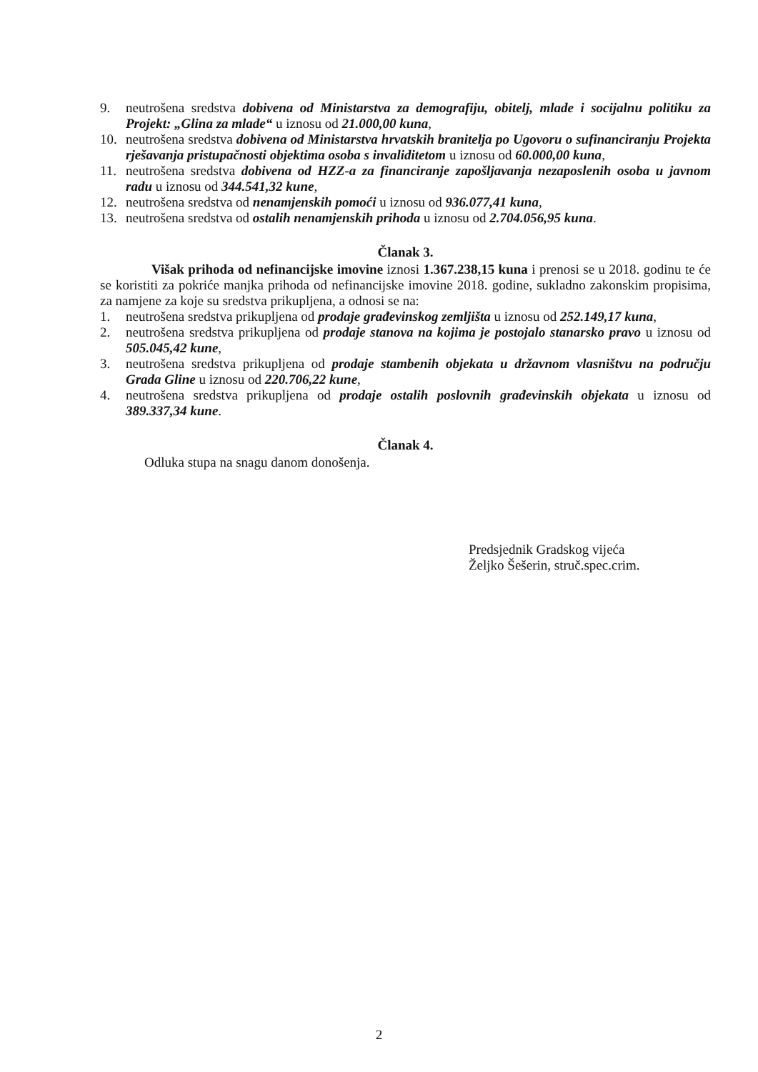9. neutrošena sredstva dobivena od Ministarstva za demografiju, obitelj, mlade i socijalnu politiku za Projekt: „Glina za mlade“ u iznosu od 21.000,00 kuna,
10. neutrošena sredstva dobivena od Ministarstva hrvatskih branitelja po Ugovoru o sufinanciranju Projekta rješavanja pristupačnosti objektima osoba s invaliditetom u iznosu od 60.000,00 kuna,
11. neutrošena sredstva dobivena od HZZ-a za financiranje zapošljavanja nezaposlenih osoba u javnom radu u iznosu od 344.541,32 kune,
12. neutrošena sredstva od nenamjenskih pomoći u iznosu od 936.077,41 kuna,
13. neutrošena sredstva od ostalih nenamjenskih prihoda u iznosu od 2.704.056,95 kuna.
Članak 3.
Višak prihoda od nefinancijske imovine iznosi 1.367.238,15 kuna i prenosi se u 2018. godinu te će se koristiti za pokriće manjka prihoda od nefinancijske imovine 2018. godine, sukladno zakonskim propisima, za namjene za koje su sredstva prikupljena, a odnosi se na:
1. neutrošena sredstva prikupljena od prodaje građevinskog zemljišta u iznosu od 252.149,17 kuna,
2. neutrošena sredstva prikupljena od prodaje stanova na kojima je postojalo stanarsko pravo u iznosu od 505.045,42 kune,
3. neutrošena sredstva prikupljena od prodaje stambenih objekata u državnom vlasništvu na području Grada Gline u iznosu od 220.706,22 kune,
4. neutrošena sredstva prikupljena od prodaje ostalih poslovnih građevinskih objekata u iznosu od 389.337,34 kune.
Članak 4.
Odluka stupa na snagu danom donošenja.
Predsjednik Gradskog vijeća
Željko Šešerin, struč.spec.crim.
2